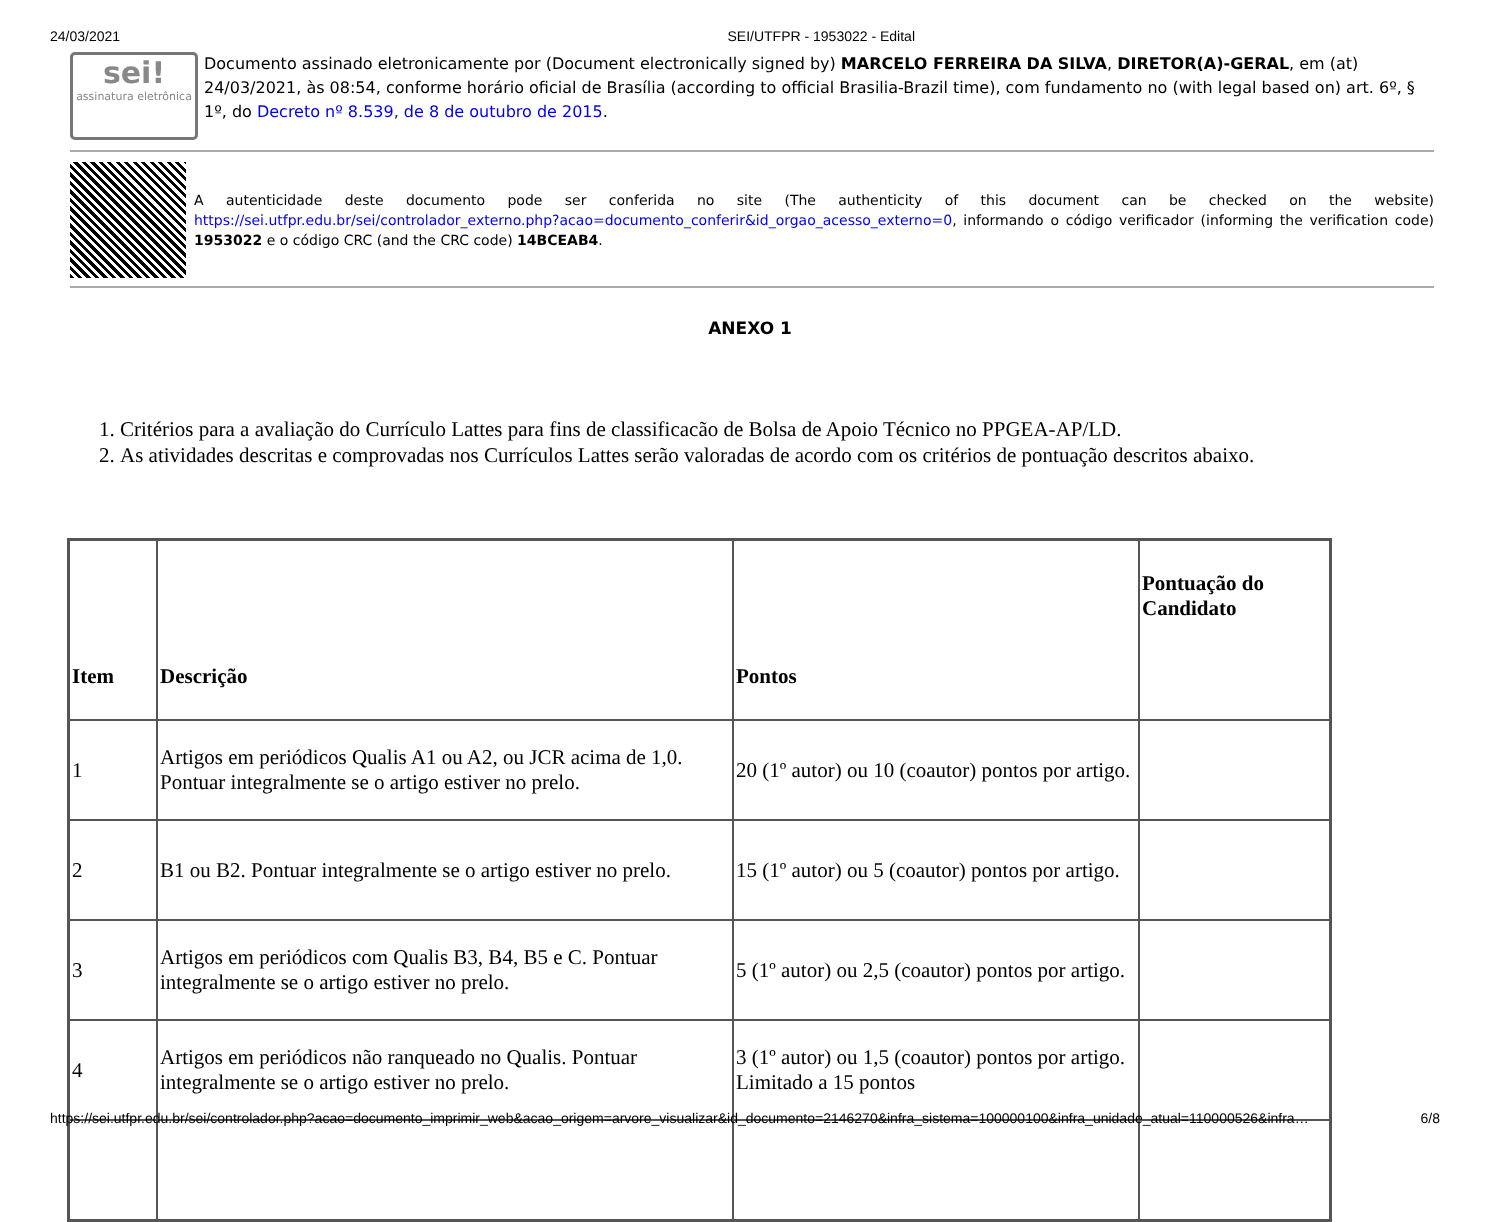24/03/2021 SEI/UTFPR - 1953022 - Edital
sei!
assinatura eletrônica
Documento assinado eletronicamente por (Document electronically signed by) MARCELO FERREIRA DA SILVA, DIRETOR(A)-GERAL, em (at) 24/03/2021, às 08:54, conforme horário oficial de Brasília (according to official Brasilia-Brazil time), com fundamento no (with legal based on) art. 6º, § 1º, do Decreto nº 8.539, de 8 de outubro de 2015.
A autenticidade deste documento pode ser conferida no site (The authenticity of this document can be checked on the website) https://sei.utfpr.edu.br/sei/controlador_externo.php?acao=documento_conferir&id_orgao_acesso_externo=0, informando o código verificador (informing the verification code) 1953022 e o código CRC (and the CRC code) 14BCEAB4.
ANEXO 1
1. Critérios para a avaliação do Currículo Lattes para fins de classificacão de Bolsa de Apoio Técnico no PPGEA-AP/LD.
2. As atividades descritas e comprovadas nos Currículos Lattes serão valoradas de acordo com os critérios de pontuação descritos abaixo.
| Item | Descrição | Pontos | Pontuação do Candidato |
| --- | --- | --- | --- |
| 1 | Artigos em periódicos Qualis A1 ou A2, ou JCR acima de 1,0. Pontuar integralmente se o artigo estiver no prelo. | 20 (1º autor) ou 10 (coautor) pontos por artigo. | |
| 2 | B1 ou B2. Pontuar integralmente se o artigo estiver no prelo. | 15 (1º autor) ou 5 (coautor) pontos por artigo. | |
| 3 | Artigos em periódicos com Qualis B3, B4, B5 e C. Pontuar integralmente se o artigo estiver no prelo. | 5 (1º autor) ou 2,5 (coautor) pontos por artigo. | |
| 4 | Artigos em periódicos não ranqueado no Qualis. Pontuar integralmente se o artigo estiver no prelo. | 3 (1º autor) ou 1,5 (coautor) pontos por artigo. Limitado a 15 pontos | |
https://sei.utfpr.edu.br/sei/controlador.php?acao=documento_imprimir_web&acao_origem=arvore_visualizar&id_documento=2146270&infra_sistema=100000100&infra_unidade_atual=110000526&infra… 6/8